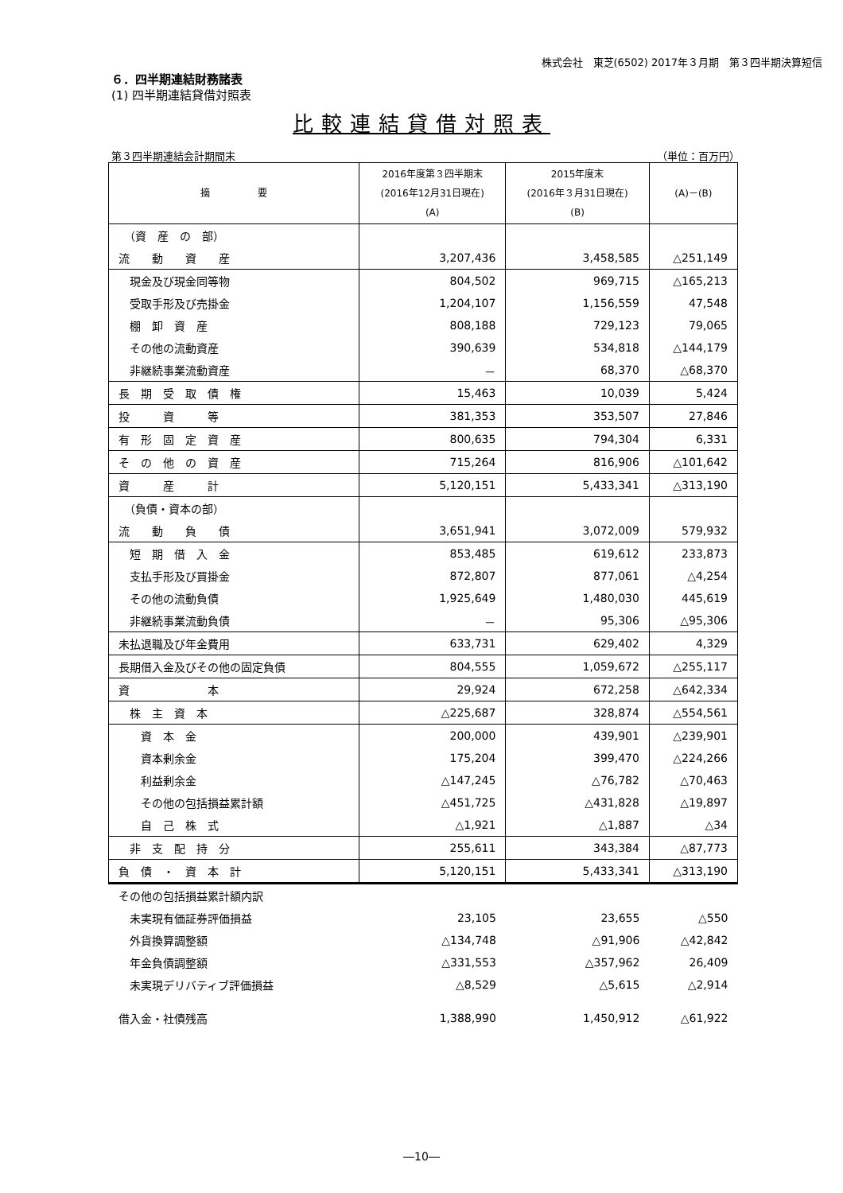株式会社　東芝(6502) 2017年３月期　第３四半期決算短信
６．四半期連結財務諸表
(1) 四半期連結貸借対照表
比較連結貸借対照表
第３四半期連結会計期間末 （単位：百万円）
| 摘 要 | 2016年度第３四半期末 (2016年12月31日現在) (A) | 2015年度末 (2016年３月31日現在) (B) | (A)－(B) |
| --- | --- | --- | --- |
| （資 産 の 部） | | | |
| 流 動 資 産 | 3,207,436 | 3,458,585 | △251,149 |
| 現金及び現金同等物 | 804,502 | 969,715 | △165,213 |
| 受取手形及び売掛金 | 1,204,107 | 1,156,559 | 47,548 |
| 棚 卸 資 産 | 808,188 | 729,123 | 79,065 |
| その他の流動資産 | 390,639 | 534,818 | △144,179 |
| 非継続事業流動資産 | － | 68,370 | △68,370 |
| 長 期 受 取 債 権 | 15,463 | 10,039 | 5,424 |
| 投 資 等 | 381,353 | 353,507 | 27,846 |
| 有 形 固 定 資 産 | 800,635 | 794,304 | 6,331 |
| そ の 他 の 資 産 | 715,264 | 816,906 | △101,642 |
| 資 産 計 | 5,120,151 | 5,433,341 | △313,190 |
| （負債・資本の部） | | | |
| 流 動 負 債 | 3,651,941 | 3,072,009 | 579,932 |
| 短 期 借 入 金 | 853,485 | 619,612 | 233,873 |
| 支払手形及び買掛金 | 872,807 | 877,061 | △4,254 |
| その他の流動負債 | 1,925,649 | 1,480,030 | 445,619 |
| 非継続事業流動負債 | － | 95,306 | △95,306 |
| 未払退職及び年金費用 | 633,731 | 629,402 | 4,329 |
| 長期借入金及びその他の固定負債 | 804,555 | 1,059,672 | △255,117 |
| 資 本 | 29,924 | 672,258 | △642,334 |
| 株 主 資 本 | △225,687 | 328,874 | △554,561 |
| 資 本 金 | 200,000 | 439,901 | △239,901 |
| 資本剰余金 | 175,204 | 399,470 | △224,266 |
| 利益剰余金 | △147,245 | △76,782 | △70,463 |
| その他の包括損益累計額 | △451,725 | △431,828 | △19,897 |
| 自 己 株 式 | △1,921 | △1,887 | △34 |
| 非 支 配 持 分 | 255,611 | 343,384 | △87,773 |
| 負 債 ・ 資 本 計 | 5,120,151 | 5,433,341 | △313,190 |
| その他の包括損益累計額内訳 | | | |
| 未実現有価証券評価損益 | 23,105 | 23,655 | △550 |
| 外貨換算調整額 | △134,748 | △91,906 | △42,842 |
| 年金負債調整額 | △331,553 | △357,962 | 26,409 |
| 未実現デリバティブ評価損益 | △8,529 | △5,615 | △2,914 |
| 借入金・社債残高 | 1,388,990 | 1,450,912 | △61,922 |
―10―